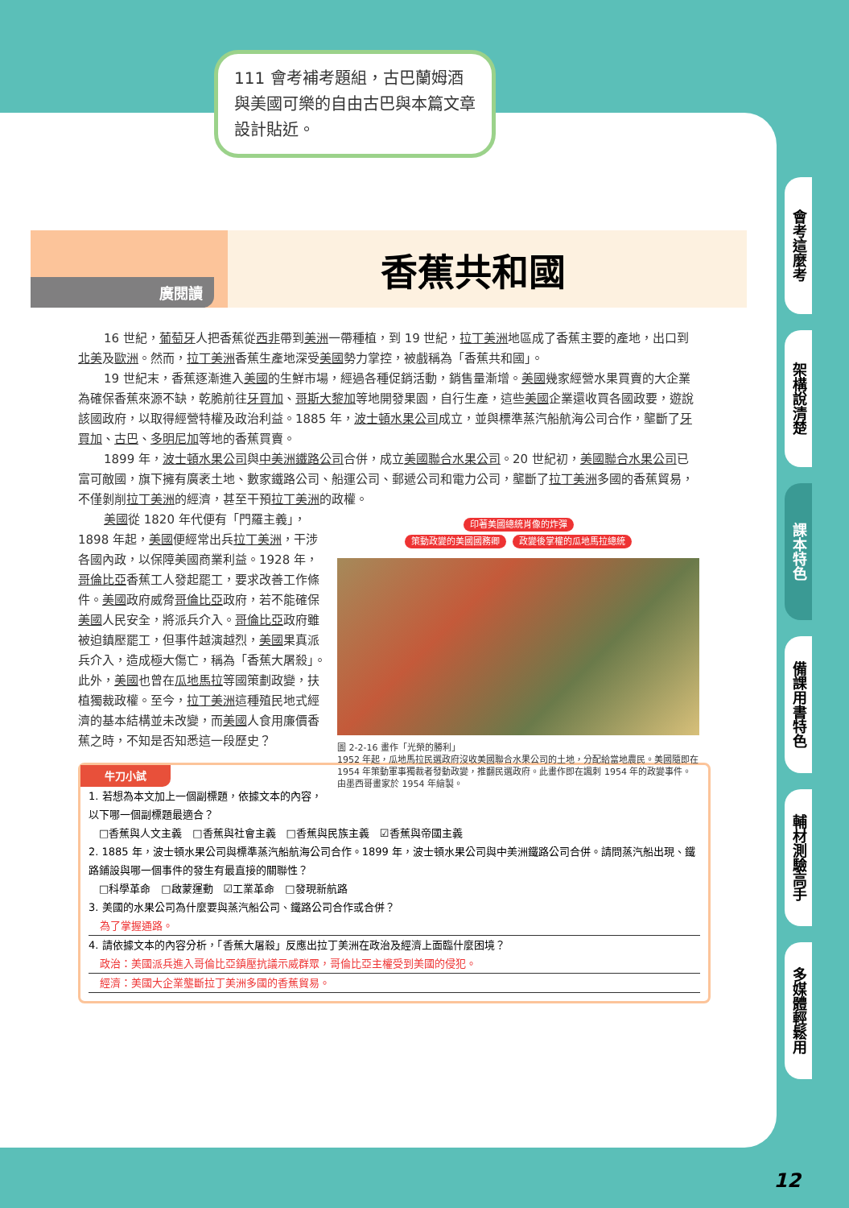111 會考補考題組，古巴蘭姆酒與美國可樂的自由古巴與本篇文章設計貼近。
廣閱讀
香蕉共和國
16 世紀，葡萄牙人把香蕉從西非帶到美洲一帶種植，到 19 世紀，拉丁美洲地區成了香蕉主要的產地，出口到北美及歐洲。然而，拉丁美洲香蕉生產地深受美國勢力掌控，被戲稱為「香蕉共和國」。
19 世紀末，香蕉逐漸進入美國的生鮮市場，經過各種促銷活動，銷售量漸增。美國幾家經營水果買賣的大企業為確保香蕉來源不缺，乾脆前往牙買加、哥斯大黎加等地開發果園，自行生產，這些美國企業還收買各國政要，遊說該國政府，以取得經營特權及政治利益。1885 年，波士頓水果公司成立，並與標準蒸汽船航海公司合作，壟斷了牙買加、古巴、多明尼加等地的香蕉買賣。
1899 年，波士頓水果公司與中美洲鐵路公司合併，成立美國聯合水果公司。20 世紀初，美國聯合水果公司已富可敵國，旗下擁有廣袤土地、數家鐵路公司、船運公司、郵遞公司和電力公司，壟斷了拉丁美洲多國的香蕉貿易，不僅剝削拉丁美洲的經濟，甚至干預拉丁美洲的政權。
印著美國總統肖像的炸彈
策動政變的美國國務卿 政變後掌權的瓜地馬拉總統
圖 2-2-16 畫作「光榮的勝利」
1952 年起，瓜地馬拉民選政府沒收美國聯合水果公司的土地，分配給當地農民。美國隨即在 1954 年策動軍事獨裁者發動政變，推翻民選政府。此畫作即在諷刺 1954 年的政變事件。由墨西哥畫家於 1954 年繪製。
美國從 1820 年代便有「門羅主義」，1898 年起，美國便經常出兵拉丁美洲，干涉各國內政，以保障美國商業利益。1928 年，哥倫比亞香蕉工人發起罷工，要求改善工作條件。美國政府威脅哥倫比亞政府，若不能確保美國人民安全，將派兵介入。哥倫比亞政府雖被迫鎮壓罷工，但事件越演越烈，美國果真派兵介入，造成極大傷亡，稱為「香蕉大屠殺」。此外，美國也曾在瓜地馬拉等國策劃政變，扶植獨裁政權。至今，拉丁美洲這種殖民地式經濟的基本結構並未改變，而美國人食用廉價香蕉之時，不知是否知悉這一段歷史？
牛刀小試
1. 若想為本文加上一個副標題，依據文本的內容，以下哪一個副標題最適合？
　□香蕉與人文主義　□香蕉與社會主義　□香蕉與民族主義　☑香蕉與帝國主義
2. 1885 年，波士頓水果公司與標準蒸汽船航海公司合作。1899 年，波士頓水果公司與中美洲鐵路公司合併。請問蒸汽船出現、鐵路鋪設與哪一個事件的發生有最直接的關聯性？
　□科學革命　□啟蒙運動　☑工業革命　□發現新航路
3. 美國的水果公司為什麼要與蒸汽船公司、鐵路公司合作或合併？
為了掌握通路。
4. 請依據文本的內容分析，「香蕉大屠殺」反應出拉丁美洲在政治及經濟上面臨什麼困境？
政治：美國派兵進入哥倫比亞鎮壓抗議示威群眾，哥倫比亞主權受到美國的侵犯。
經濟：美國大企業壟斷拉丁美洲多國的香蕉貿易。
會考這麼考
架構說清楚
課本特色
備課用書特色
輔材測驗高手
多媒體輕鬆用
12